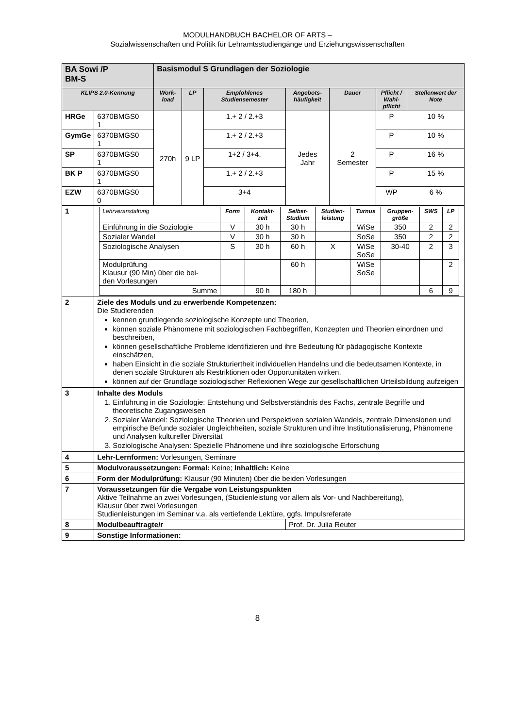MODULHANDBUCH BACHELOR OF ARTS –
Sozialwissenschaften und Politik für Lehramtsstudiengänge und Erziehungswissenschaften
| BA Sowi /P BM-S | | Basismodul S Grundlagen der Soziologie | | | | | | |
| KLIPS 2.0-Kennung | | Work- load | LP | Empfohlenes Studiensemester | Angebots- häufigkeit | Dauer | Pflicht / Wahl- pflicht | Stellenwert der Note |
| HRGe | 6370BMGS0 1 | 270h | 9 LP | 1.+ 2 / 2.+3 | Jedes Jahr | 2 Semester | P | 10 % |
| GymGe | 6370BMGS0 1 | | | 1.+ 2 / 2.+3 | | | P | 10 % |
| SP | 6370BMGS0 1 | | | 1+2 / 3+4. | | | P | 16 % |
| BK P | 6370BMGS0 1 | | | 1.+ 2 / 2.+3 | | | P | 15 % |
| EZW | 6370BMGS0 0 | | | 3+4 | | | WP | 6 % |
| 1 | / Lehrveranstaltung / Form / Kontakt- zeit / Selbst- Studium / Studien- leistung / Turnus / Gruppen- größe / SWS / LP / / --- / --- / --- / --- / --- / --- / --- / --- / --- / / Einführung in die Soziologie / V / 30 h / 30 h / / WiSe / 350 / 2 / 2 / / Sozialer Wandel / V / 30 h / 30 h / / SoSe / 350 / 2 / 2 / / Soziologische Analysen / S / 30 h / 60 h / X / WiSe SoSe / 30-40 / 2 / 3 / / Modulprüfung Klausur (90 Min) über die bei- den Vorlesungen / / / 60 h / / WiSe SoSe / / / 2 / / Summe / / 90 h / 180 h / / / / 6 / 9 / | | | | | | | |
| 2 | Ziele des Moduls und zu erwerbende Kompetenzen: Die Studierenden kennen grundlegende soziologische Konzepte und Theorien, können soziale Phänomene mit soziologischen Fachbegriffen, Konzepten und Theorien einordnen und beschreiben, können gesellschaftliche Probleme identifizieren und ihre Bedeutung für pädagogische Kontexte einschätzen, haben Einsicht in die soziale Strukturiertheit individuellen Handelns und die bedeutsamen Kontexte, in denen soziale Strukturen als Restriktionen oder Opportunitäten wirken, können auf der Grundlage soziologischer Reflexionen Wege zur gesellschaftlichen Urteilsbildung aufzeigen | | | | | | | |
| 3 | Inhalte des Moduls 1. Einführung in die Soziologie: Entstehung und Selbstverständnis des Fachs, zentrale Begriffe und theoretische Zugangsweisen 2. Sozialer Wandel: Soziologische Theorien und Perspektiven sozialen Wandels, zentrale Dimensionen und empirische Befunde sozialer Ungleichheiten, soziale Strukturen und ihre Institutionalisierung, Phänomene und Analysen kultureller Diversität 3. Soziologische Analysen: Spezielle Phänomene und ihre soziologische Erforschung | | | | | | | |
| 4 | Lehr-Lernformen: Vorlesungen, Seminare | | | | | | | |
| 5 | Modulvoraussetzungen: Formal: Keine; Inhaltlich: Keine | | | | | | | |
| 6 | Form der Modulprüfung: Klausur (90 Minuten) über die beiden Vorlesungen | | | | | | | |
| 7 | Voraussetzungen für die Vergabe von Leistungspunkten Aktive Teilnahme an zwei Vorlesungen, (Studienleistung vor allem als Vor- und Nachbereitung), Klausur über zwei Vorlesungen Studienleistungen im Seminar v.a. als vertiefende Lektüre, ggfs. Impulsreferate | | | | | | | |
| 8 | Modulbeauftragte/r | | | | Prof. Dr. Julia Reuter | | | |
| 9 | Sonstige Informationen: | | | | | | | |
8